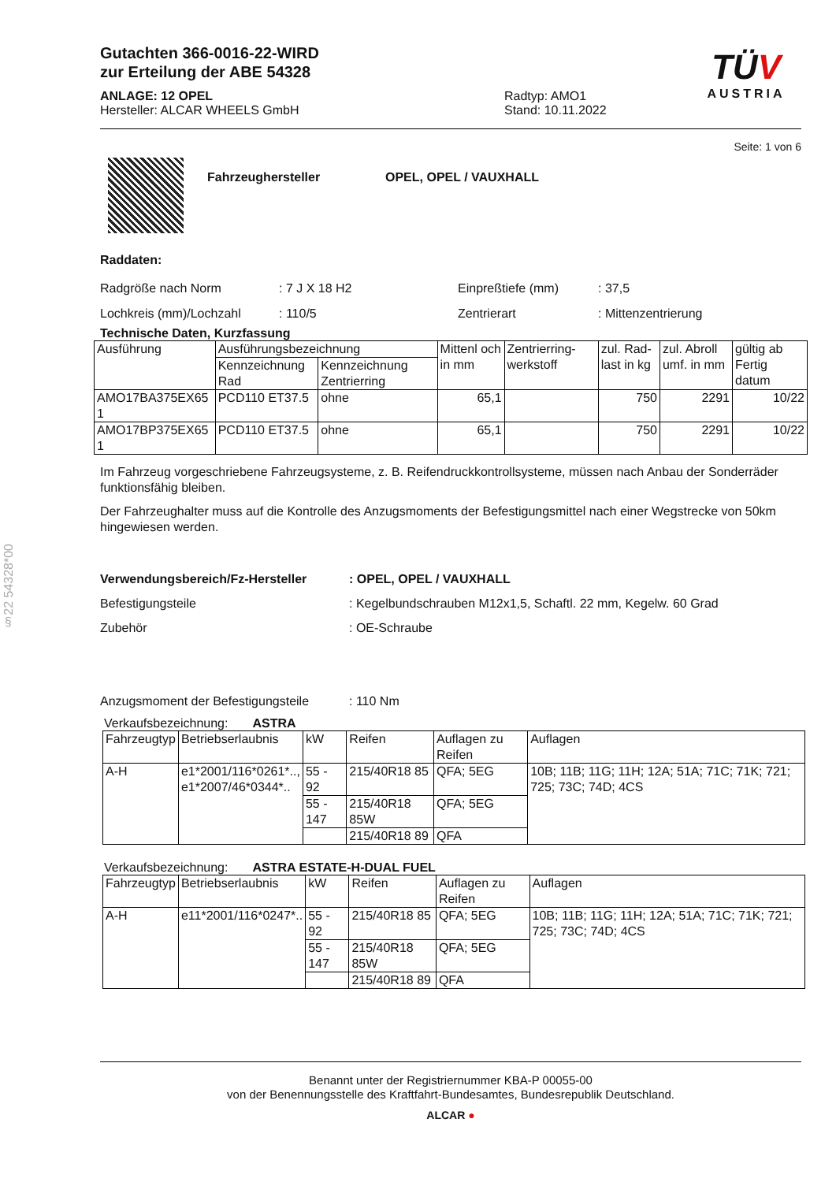§22 54328*00
Gutachten 366-0016-22-WIRD
zur Erteilung der ABE 54328
ANLAGE: 12 OPEL
Hersteller: ALCAR WHEELS GmbH
Radtyp: AMO1
Stand: 10.11.2022
TÜV
AUSTRIA
Seite: 1 von 6
Fahrzeughersteller OPEL, OPEL / VAUXHALL
Raddaten:
Radgröße nach Norm
Lochkreis (mm)/Lochzahl
: 7 J X 18 H2
: 110/5
Einpreßtiefe (mm)
Zentrierart
: 37,5
: Mittenzentrierung
Technische Daten, Kurzfassung
| Ausführung | Ausführungsbezeichnung | | Mittenl och in mm | Zentrierring-werkstoff | zul. Rad-last in kg | zul. Abroll umf. in mm | gültig ab Fertig datum |
| | Kennzeichnung Rad | Kennzeichnung Zentrierring | | | | | |
| AMO17BA375EX65 1 | PCD110 ET37.5 | ohne | 65,1 | | 750 | 2291 | 10/22 |
| AMO17BP375EX65 1 | PCD110 ET37.5 | ohne | 65,1 | | 750 | 2291 | 10/22 |
Im Fahrzeug vorgeschriebene Fahrzeugsysteme, z. B. Reifendruckkontrollsysteme, müssen nach Anbau der Sonderräder funktionsfähig bleiben.
Der Fahrzeughalter muss auf die Kontrolle des Anzugsmoments der Befestigungsmittel nach einer Wegstrecke von 50km hingewiesen werden.
Verwendungsbereich/Fz-Hersteller
Befestigungsteile
Zubehör
Anzugsmoment der Befestigungsteile
: OPEL, OPEL / VAUXHALL
: Kegelbundschrauben M12x1,5, Schaftl. 22 mm, Kegelw. 60 Grad
: OE-Schraube
: 110 Nm
Verkaufsbezeichnung: ASTRA
| Fahrzeugtyp | Betriebserlaubnis | kW | Reifen | Auflagen zu Reifen | Auflagen |
| A-H | e1*2001/116*0261*.., e1*2007/46*0344*.. | 55 - 92 | 215/40R18 85 | QFA; 5EG | 10B; 11B; 11G; 11H; 12A; 51A; 71C; 71K; 721; 725; 73C; 74D; 4CS |
| | | 55 - 147 | 215/40R18 85W | QFA; 5EG | |
| | | | 215/40R18 89 | QFA | |
Verkaufsbezeichnung: ASTRA ESTATE-H-DUAL FUEL
| Fahrzeugtyp | Betriebserlaubnis | kW | Reifen | Auflagen zu Reifen | Auflagen |
| A-H | e11*2001/116*0247*.. | 55 - 92 | 215/40R18 85 | QFA; 5EG | 10B; 11B; 11G; 11H; 12A; 51A; 71C; 71K; 721; 725; 73C; 74D; 4CS |
| | | 55 - 147 | 215/40R18 85W | QFA; 5EG | |
| | | | 215/40R18 89 | QFA | |
Benannt unter der Registriernummer KBA-P 00055-00
von der Benennungsstelle des Kraftfahrt-Bundesamtes, Bundesrepublik Deutschland.
ALCAR ●